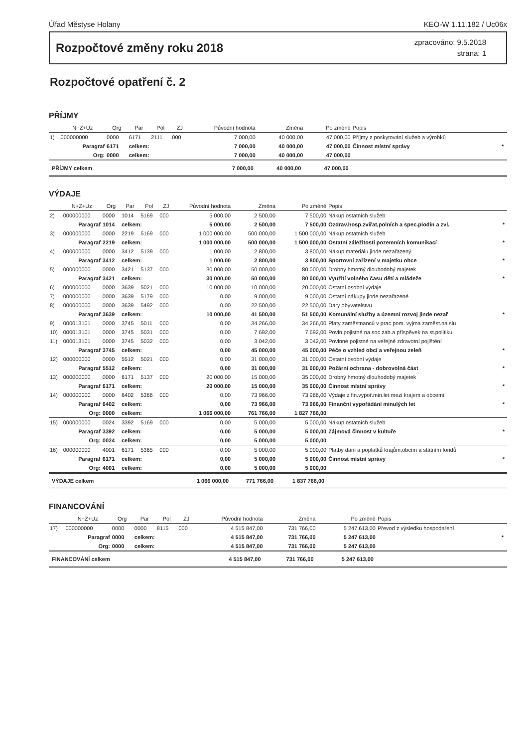Úřad Městyse Holany KEO-W 1.11.182 / Uc06x
Rozpočtové změny roku 2018
zpracováno: 9.5.2018
strana: 1
Rozpočtové opatření č. 2
PŘÍJMY
| | N+Z+Uz | Org | Par | Pol | ZJ | Původní hodnota | Změna | Po změně | Popis | |
| --- | --- | --- | --- | --- | --- | --- | --- | --- | --- | --- |
| 1) | 000000000 | 0000 | 6171 | 2111 | 000 | 7 000,00 | 40 000,00 | 47 000,00 | Příjmy z poskytování služeb a výrobků | |
| | Paragraf | 6171 | celkem: | | | 7 000,00 | 40 000,00 | 47 000,00 | Činnost místní správy | * |
| | Org: | 0000 | celkem: | | | 7 000,00 | 40 000,00 | 47 000,00 | | |
| PŘÍJMY celkem | | | | | | 7 000,00 | 40 000,00 | 47 000,00 | | |
VÝDAJE
| | N+Z+Uz | Org | Par | Pol | ZJ | Původní hodnota | Změna | Po změně | Popis | |
| --- | --- | --- | --- | --- | --- | --- | --- | --- | --- | --- |
| 2) | 000000000 | 0000 | 1014 | 5169 | 000 | 5 000,00 | 2 500,00 | 7 500,00 | Nákup ostatních služeb | |
| | Paragraf | 1014 | celkem: | | | 5 000,00 | 2 500,00 | 7 500,00 | Ozdrav.hosp.zvířat,polních a spec.plodin a zvl. | * |
| 3) | 000000000 | 0000 | 2219 | 5169 | 000 | 1 000 000,00 | 500 000,00 | 1 500 000,00 | Nákup ostatních služeb | |
| | Paragraf | 2219 | celkem: | | | 1 000 000,00 | 500 000,00 | 1 500 000,00 | Ostatní záležitosti pozemních komunikací | * |
| 4) | 000000000 | 0000 | 3412 | 5139 | 000 | 1 000,00 | 2 800,00 | 3 800,00 | Nákup materiálu jinde nezařazený | |
| | Paragraf | 3412 | celkem: | | | 1 000,00 | 2 800,00 | 3 800,00 | Sportovní zařízení v majetku obce | * |
| 5) | 000000000 | 0000 | 3421 | 5137 | 000 | 30 000,00 | 50 000,00 | 80 000,00 | Drobný hmotný dlouhodobý majetek | |
| | Paragraf | 3421 | celkem: | | | 30 000,00 | 50 000,00 | 80 000,00 | Využití volného času dětí a mládeže | * |
| 6) | 000000000 | 0000 | 3639 | 5021 | 000 | 10 000,00 | 10 000,00 | 20 000,00 | Ostatní osobní výdaje | |
| 7) | 000000000 | 0000 | 3639 | 5179 | 000 | 0,00 | 9 000,00 | 9 000,00 | Ostatní nákupy jinde nezařazené | |
| 8) | 000000000 | 0000 | 3639 | 5492 | 000 | 0,00 | 22 500,00 | 22 500,00 | Dary obyvatelstvu | |
| | Paragraf | 3639 | celkem: | | | 10 000,00 | 41 500,00 | 51 500,00 | Komunální služby a územní rozvoj jinde nezař | * |
| 9) | 000013101 | 0000 | 3745 | 5011 | 000 | 0,00 | 34 266,00 | 34 266,00 | Platy zaměstnanců v prac.pom. vyjma zaměst.na slu | |
| 10) | 000013101 | 0000 | 3745 | 5031 | 000 | 0,00 | 7 692,00 | 7 692,00 | Povin.pojistné na soc.zab.a příspěvek na st.politiku | |
| 11) | 000013101 | 0000 | 3745 | 5032 | 000 | 0,00 | 3 042,00 | 3 042,00 | Povinné pojistné na veřejné zdravotní pojištění | |
| | Paragraf | 3745 | celkem: | | | 0,00 | 45 000,00 | 45 000,00 | Péče o vzhled obcí a veřejnou zeleň | * |
| 12) | 000000000 | 0000 | 5512 | 5021 | 000 | 0,00 | 31 000,00 | 31 000,00 | Ostatní osobní výdaje | |
| | Paragraf | 5512 | celkem: | | | 0,00 | 31 000,00 | 31 000,00 | Požární ochrana - dobrovolná část | * |
| 13) | 000000000 | 0000 | 6171 | 5137 | 000 | 20 000,00 | 15 000,00 | 35 000,00 | Drobný hmotný dlouhodobý majetek | |
| | Paragraf | 6171 | celkem: | | | 20 000,00 | 15 000,00 | 35 000,00 | Činnost místní správy | * |
| 14) | 000000000 | 0000 | 6402 | 5366 | 000 | 0,00 | 73 966,00 | 73 966,00 | Výdaje z fin.vypoř.min.let mezi krajem a obcemi | |
| | Paragraf | 6402 | celkem: | | | 0,00 | 73 966,00 | 73 966,00 | Finanční vypořádání minulých let | * |
| | Org: | 0000 | celkem: | | | 1 066 000,00 | 761 766,00 | 1 827 766,00 | | |
| 15) | 000000000 | 0024 | 3392 | 5169 | 000 | 0,00 | 5 000,00 | 5 000,00 | Nákup ostatních služeb | |
| | Paragraf | 3392 | celkem: | | | 0,00 | 5 000,00 | 5 000,00 | Zájmová činnost v kultuře | * |
| | Org: | 0024 | celkem: | | | 0,00 | 5 000,00 | 5 000,00 | | |
| 16) | 000000000 | 4001 | 6171 | 5365 | 000 | 0,00 | 5 000,00 | 5 000,00 | Platby daní a poplatků krajům,obcím a státním fondů | |
| | Paragraf | 6171 | celkem: | | | 0,00 | 5 000,00 | 5 000,00 | Činnost místní správy | * |
| | Org: | 4001 | celkem: | | | 0,00 | 5 000,00 | 5 000,00 | | |
| VÝDAJE celkem | | | | | | 1 066 000,00 | 771 766,00 | 1 837 766,00 | | |
FINANCOVÁNÍ
| | N+Z+Uz | Org | Par | Pol | ZJ | Původní hodnota | Změna | Po změně | Popis | |
| --- | --- | --- | --- | --- | --- | --- | --- | --- | --- | --- |
| 17) | 000000000 | 0000 | 0000 | 8115 | 000 | 4 515 847,00 | 731 766,00 | 5 247 613,00 | Převod z výsledku hospodaření | |
| | Paragraf | 0000 | celkem: | | | 4 515 847,00 | 731 766,00 | 5 247 613,00 | | * |
| | Org: | 0000 | celkem: | | | 4 515 847,00 | 731 766,00 | 5 247 613,00 | | |
| FINANCOVÁNÍ celkem | | | | | | 4 515 847,00 | 731 766,00 | 5 247 613,00 | | |